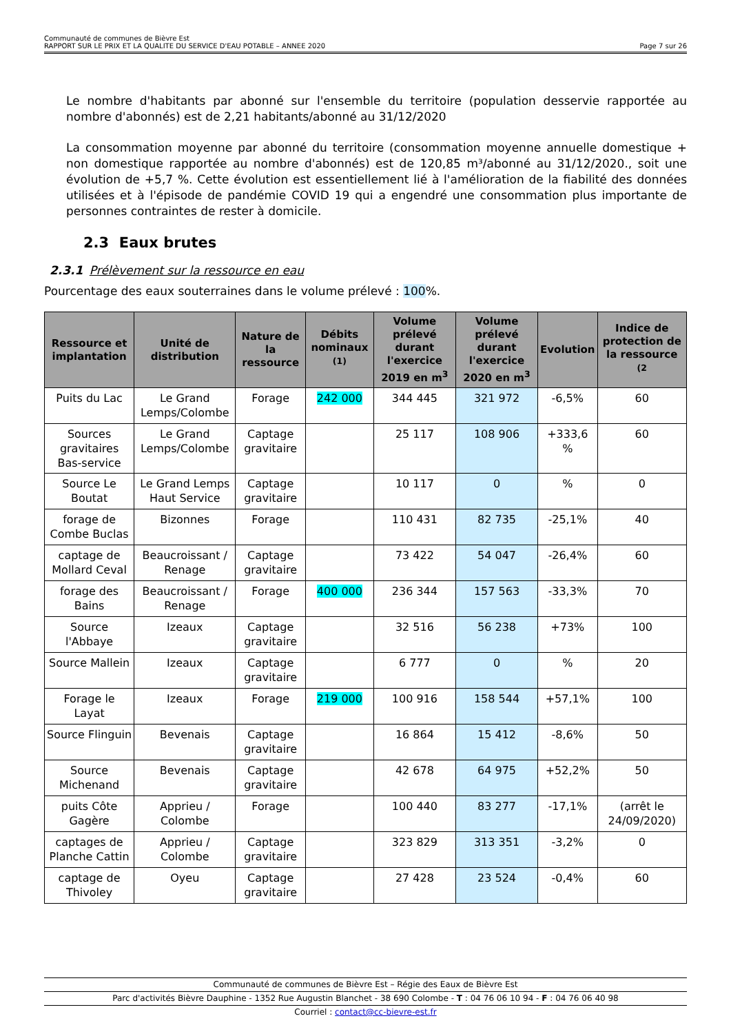Communauté de communes de Bièvre Est
RAPPORT SUR LE PRIX ET LA QUALITE DU SERVICE D'EAU POTABLE – ANNEE 2020 Page 7 sur 26
Le nombre d'habitants par abonné sur l'ensemble du territoire (population desservie rapportée au nombre d'abonnés) est de 2,21 habitants/abonné au 31/12/2020
La consommation moyenne par abonné du territoire (consommation moyenne annuelle domestique + non domestique rapportée au nombre d'abonnés) est de 120,85 m³/abonné au 31/12/2020., soit une évolution de +5,7 %. Cette évolution est essentiellement lié à l'amélioration de la fiabilité des données utilisées et à l'épisode de pandémie COVID 19 qui a engendré une consommation plus importante de personnes contraintes de rester à domicile.
2.3 Eaux brutes
2.3.1 Prélèvement sur la ressource en eau
Pourcentage des eaux souterraines dans le volume prélevé : 100%.
| Ressource et implantation | Unité de distribution | Nature de la ressource | Débits nominaux <sup>(1)</sup> | Volume prélevé durant l'exercice 2019 en m<sup>3</sup> | Volume prélevé durant l'exercice 2020 en m<sup>3</sup> | Evolution | Indice de protection de la ressource <sup>(2</sup> |
| --- | --- | --- | --- | --- | --- | --- | --- |
| Puits du Lac | Le Grand Lemps/Colombe | Forage | 242 000 | 344 445 | 321 972 | -6,5% | 60 |
| Sources gravitaires Bas-service | Le Grand Lemps/Colombe | Captage gravitaire | | 25 117 | 108 906 | +333,6 % | 60 |
| Source Le Boutat | Le Grand Lemps Haut Service | Captage gravitaire | | 10 117 | 0 | % | 0 |
| forage de Combe Buclas | Bizonnes | Forage | | 110 431 | 82 735 | -25,1% | 40 |
| captage de Mollard Ceval | Beaucroissant / Renage | Captage gravitaire | | 73 422 | 54 047 | -26,4% | 60 |
| forage des Bains | Beaucroissant / Renage | Forage | 400 000 | 236 344 | 157 563 | -33,3% | 70 |
| Source l'Abbaye | Izeaux | Captage gravitaire | | 32 516 | 56 238 | +73% | 100 |
| Source Mallein | Izeaux | Captage gravitaire | | 6 777 | 0 | % | 20 |
| Forage le Layat | Izeaux | Forage | 219 000 | 100 916 | 158 544 | +57,1% | 100 |
| Source Flinguin | Bevenais | Captage gravitaire | | 16 864 | 15 412 | -8,6% | 50 |
| Source Michenand | Bevenais | Captage gravitaire | | 42 678 | 64 975 | +52,2% | 50 |
| puits Côte Gagère | Apprieu / Colombe | Forage | | 100 440 | 83 277 | -17,1% | (arrêt le 24/09/2020) |
| captages de Planche Cattin | Apprieu / Colombe | Captage gravitaire | | 323 829 | 313 351 | -3,2% | 0 |
| captage de Thivoley | Oyeu | Captage gravitaire | | 27 428 | 23 524 | -0,4% | 60 |
Communauté de communes de Bièvre Est – Régie des Eaux de Bièvre Est
Parc d'activités Bièvre Dauphine - 1352 Rue Augustin Blanchet - 38 690 Colombe - T : 04 76 06 10 94 - F : 04 76 06 40 98
Courriel : contact@cc-bievre-est.fr